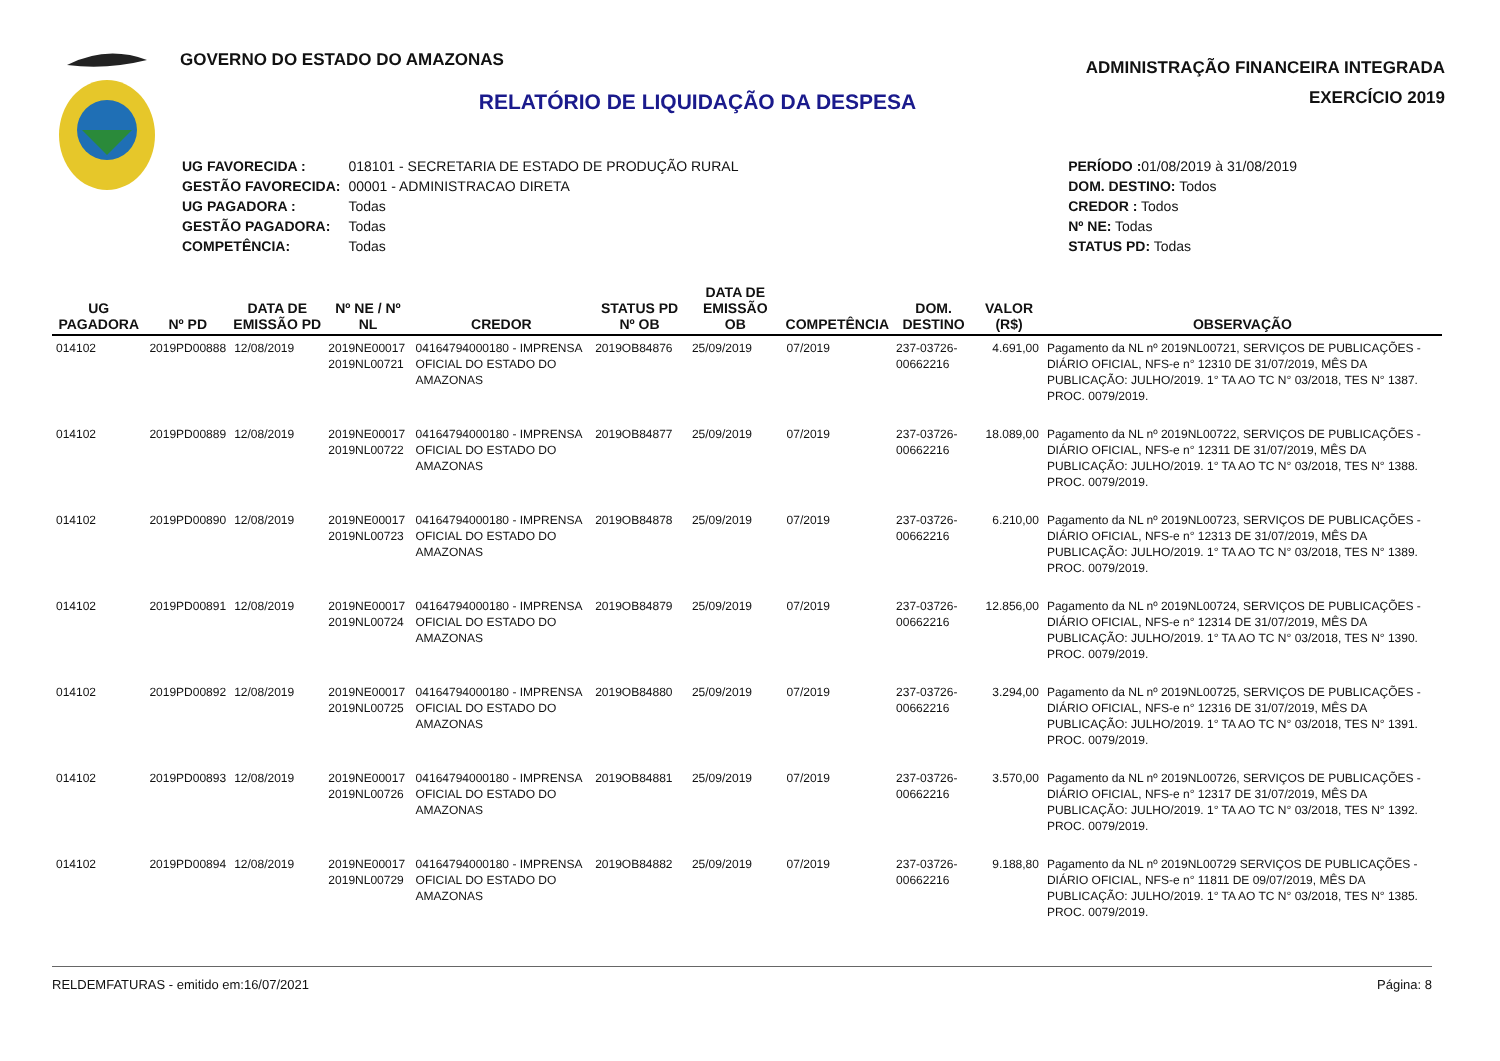GOVERNO DO ESTADO DO AMAZONAS
RELATÓRIO DE LIQUIDAÇÃO DA DESPESA
ADMINISTRAÇÃO FINANCEIRA INTEGRADA
EXERCÍCIO 2019
| UG FAVORECIDA : | 018101 - SECRETARIA DE ESTADO DE PRODUÇÃO RURAL |
| GESTÃO FAVORECIDA: | 00001 - ADMINISTRACAO DIRETA |
| UG PAGADORA : | Todas |
| GESTÃO PAGADORA: | Todas |
| COMPETÊNCIA: | Todas |
| PERÍODO : 01/08/2019 à 31/08/2019 |
| DOM. DESTINO: Todos |
| CREDOR : Todos |
| Nº NE: Todas |
| STATUS PD: Todas |
| UG PAGADORA | Nº PD | DATA DE EMISSÃO PD | Nº NE / Nº NL | CREDOR | STATUS PD Nº OB | DATA DE EMISSÃO OB | COMPETÊNCIA | DOM. DESTINO | VALOR (R$) | OBSERVAÇÃO |
| --- | --- | --- | --- | --- | --- | --- | --- | --- | --- | --- |
| 014102 | 2019PD00888 | 12/08/2019 | 2019NE00017 2019NL00721 | 04164794000180 - IMPRENSA OFICIAL DO ESTADO DO AMAZONAS | 2019OB84876 | 25/09/2019 | 07/2019 | 237-03726-00662216 | 4.691,00 | Pagamento da NL nº 2019NL00721, SERVIÇOS DE PUBLICAÇÕES - DIÁRIO OFICIAL, NFS-e n° 12310 DE 31/07/2019, MÊS DA PUBLICAÇÃO: JULHO/2019. 1° TA AO TC N° 03/2018, TES N° 1387. PROC. 0079/2019. |
| 014102 | 2019PD00889 | 12/08/2019 | 2019NE00017 2019NL00722 | 04164794000180 - IMPRENSA OFICIAL DO ESTADO DO AMAZONAS | 2019OB84877 | 25/09/2019 | 07/2019 | 237-03726-00662216 | 18.089,00 | Pagamento da NL nº 2019NL00722, SERVIÇOS DE PUBLICAÇÕES - DIÁRIO OFICIAL, NFS-e n° 12311 DE 31/07/2019, MÊS DA PUBLICAÇÃO: JULHO/2019. 1° TA AO TC N° 03/2018, TES N° 1388. PROC. 0079/2019. |
| 014102 | 2019PD00890 | 12/08/2019 | 2019NE00017 2019NL00723 | 04164794000180 - IMPRENSA OFICIAL DO ESTADO DO AMAZONAS | 2019OB84878 | 25/09/2019 | 07/2019 | 237-03726-00662216 | 6.210,00 | Pagamento da NL nº 2019NL00723, SERVIÇOS DE PUBLICAÇÕES - DIÁRIO OFICIAL, NFS-e n° 12313 DE 31/07/2019, MÊS DA PUBLICAÇÃO: JULHO/2019. 1° TA AO TC N° 03/2018, TES N° 1389. PROC. 0079/2019. |
| 014102 | 2019PD00891 | 12/08/2019 | 2019NE00017 2019NL00724 | 04164794000180 - IMPRENSA OFICIAL DO ESTADO DO AMAZONAS | 2019OB84879 | 25/09/2019 | 07/2019 | 237-03726-00662216 | 12.856,00 | Pagamento da NL nº 2019NL00724, SERVIÇOS DE PUBLICAÇÕES - DIÁRIO OFICIAL, NFS-e n° 12314 DE 31/07/2019, MÊS DA PUBLICAÇÃO: JULHO/2019. 1° TA AO TC N° 03/2018, TES N° 1390. PROC. 0079/2019. |
| 014102 | 2019PD00892 | 12/08/2019 | 2019NE00017 2019NL00725 | 04164794000180 - IMPRENSA OFICIAL DO ESTADO DO AMAZONAS | 2019OB84880 | 25/09/2019 | 07/2019 | 237-03726-00662216 | 3.294,00 | Pagamento da NL nº 2019NL00725, SERVIÇOS DE PUBLICAÇÕES - DIÁRIO OFICIAL, NFS-e n° 12316 DE 31/07/2019, MÊS DA PUBLICAÇÃO: JULHO/2019. 1° TA AO TC N° 03/2018, TES N° 1391. PROC. 0079/2019. |
| 014102 | 2019PD00893 | 12/08/2019 | 2019NE00017 2019NL00726 | 04164794000180 - IMPRENSA OFICIAL DO ESTADO DO AMAZONAS | 2019OB84881 | 25/09/2019 | 07/2019 | 237-03726-00662216 | 3.570,00 | Pagamento da NL nº 2019NL00726, SERVIÇOS DE PUBLICAÇÕES - DIÁRIO OFICIAL, NFS-e n° 12317 DE 31/07/2019, MÊS DA PUBLICAÇÃO: JULHO/2019. 1° TA AO TC N° 03/2018, TES N° 1392. PROC. 0079/2019. |
| 014102 | 2019PD00894 | 12/08/2019 | 2019NE00017 2019NL00729 | 04164794000180 - IMPRENSA OFICIAL DO ESTADO DO AMAZONAS | 2019OB84882 | 25/09/2019 | 07/2019 | 237-03726-00662216 | 9.188,80 | Pagamento da NL nº 2019NL00729 SERVIÇOS DE PUBLICAÇÕES - DIÁRIO OFICIAL, NFS-e n° 11811 DE 09/07/2019, MÊS DA PUBLICAÇÃO: JULHO/2019. 1° TA AO TC N° 03/2018, TES N° 1385. PROC. 0079/2019. |
RELDEMFATURAS - emitido em:16/07/2021 Página: 8